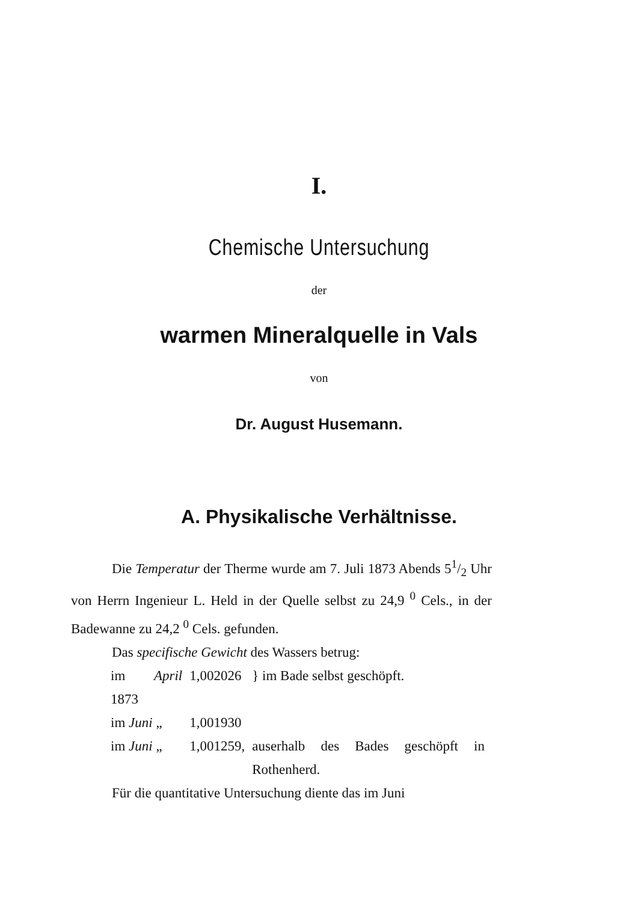I.
Chemische Untersuchung
der
warmen Mineralquelle in Vals
von
Dr. August Husemann.
A. Physikalische Verhältnisse.
Die Temperatur der Therme wurde am 7. Juli 1873 Abends 51/2 Uhr von Herrn Ingenieur L. Held in der Quelle selbst zu 24,9 <sup>0</sup> Cels., in der Badewanne zu 24,2 <sup>0</sup> Cels. gefunden.
Das specifische Gewicht des Wassers betrug:
| im April 1873 | 1,002026 | } im Bade selbst geschöpft. |
| im Juni „ | 1,001930 | |
| im Juni „ | 1,001259, | auserhalb des Bades geschöpft in Rothenherd. |
Für die quantitative Untersuchung diente das im Juni